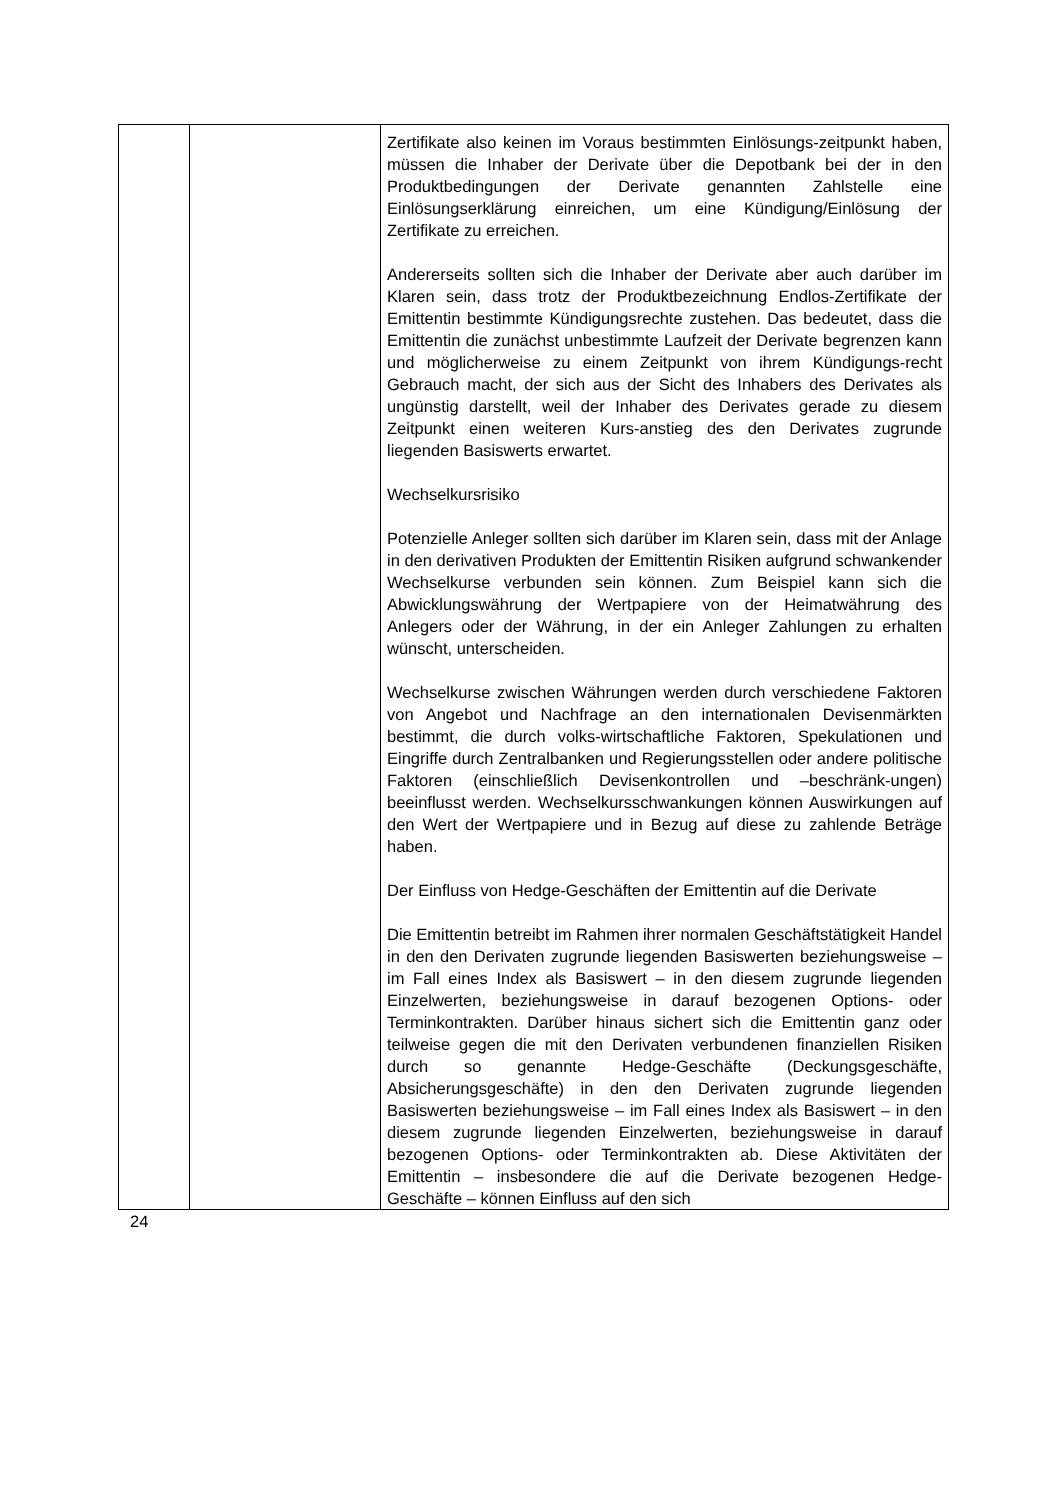| | | Zertifikate also keinen im Voraus bestimmten Einlösungs-zeitpunkt haben, müssen die Inhaber der Derivate über die Depotbank bei der in den Produktbedingungen der Derivate genannten Zahlstelle eine Einlösungserklärung einreichen, um eine Kündigung/Einlösung der Zertifikate zu erreichen. Andererseits sollten sich die Inhaber der Derivate aber auch darüber im Klaren sein, dass trotz der Produktbezeichnung Endlos-Zertifikate der Emittentin bestimmte Kündigungsrechte zustehen. Das bedeutet, dass die Emittentin die zunächst unbestimmte Laufzeit der Derivate begrenzen kann und möglicherweise zu einem Zeitpunkt von ihrem Kündigungs-recht Gebrauch macht, der sich aus der Sicht des Inhabers des Derivates als ungünstig darstellt, weil der Inhaber des Derivates gerade zu diesem Zeitpunkt einen weiteren Kurs-anstieg des den Derivates zugrunde liegenden Basiswerts erwartet. Wechselkursrisiko Potenzielle Anleger sollten sich darüber im Klaren sein, dass mit der Anlage in den derivativen Produkten der Emittentin Risiken aufgrund schwankender Wechselkurse verbunden sein können. Zum Beispiel kann sich die Abwicklungswährung der Wertpapiere von der Heimatwährung des Anlegers oder der Währung, in der ein Anleger Zahlungen zu erhalten wünscht, unterscheiden. Wechselkurse zwischen Währungen werden durch verschiedene Faktoren von Angebot und Nachfrage an den internationalen Devisenmärkten bestimmt, die durch volks-wirtschaftliche Faktoren, Spekulationen und Eingriffe durch Zentralbanken und Regierungsstellen oder andere politische Faktoren (einschließlich Devisenkontrollen und –beschränk-ungen) beeinflusst werden. Wechselkursschwankungen können Auswirkungen auf den Wert der Wertpapiere und in Bezug auf diese zu zahlende Beträge haben. Der Einfluss von Hedge-Geschäften der Emittentin auf die Derivate Die Emittentin betreibt im Rahmen ihrer normalen Geschäftstätigkeit Handel in den den Derivaten zugrunde liegenden Basiswerten beziehungsweise – im Fall eines Index als Basiswert – in den diesem zugrunde liegenden Einzelwerten, beziehungsweise in darauf bezogenen Options- oder Terminkontrakten. Darüber hinaus sichert sich die Emittentin ganz oder teilweise gegen die mit den Derivaten verbundenen finanziellen Risiken durch so genannte Hedge-Geschäfte (Deckungsgeschäfte, Absicherungsgeschäfte) in den den Derivaten zugrunde liegenden Basiswerten beziehungsweise – im Fall eines Index als Basiswert – in den diesem zugrunde liegenden Einzelwerten, beziehungsweise in darauf bezogenen Options- oder Terminkontrakten ab. Diese Aktivitäten der Emittentin – insbesondere die auf die Derivate bezogenen Hedge-Geschäfte – können Einfluss auf den sich |
24